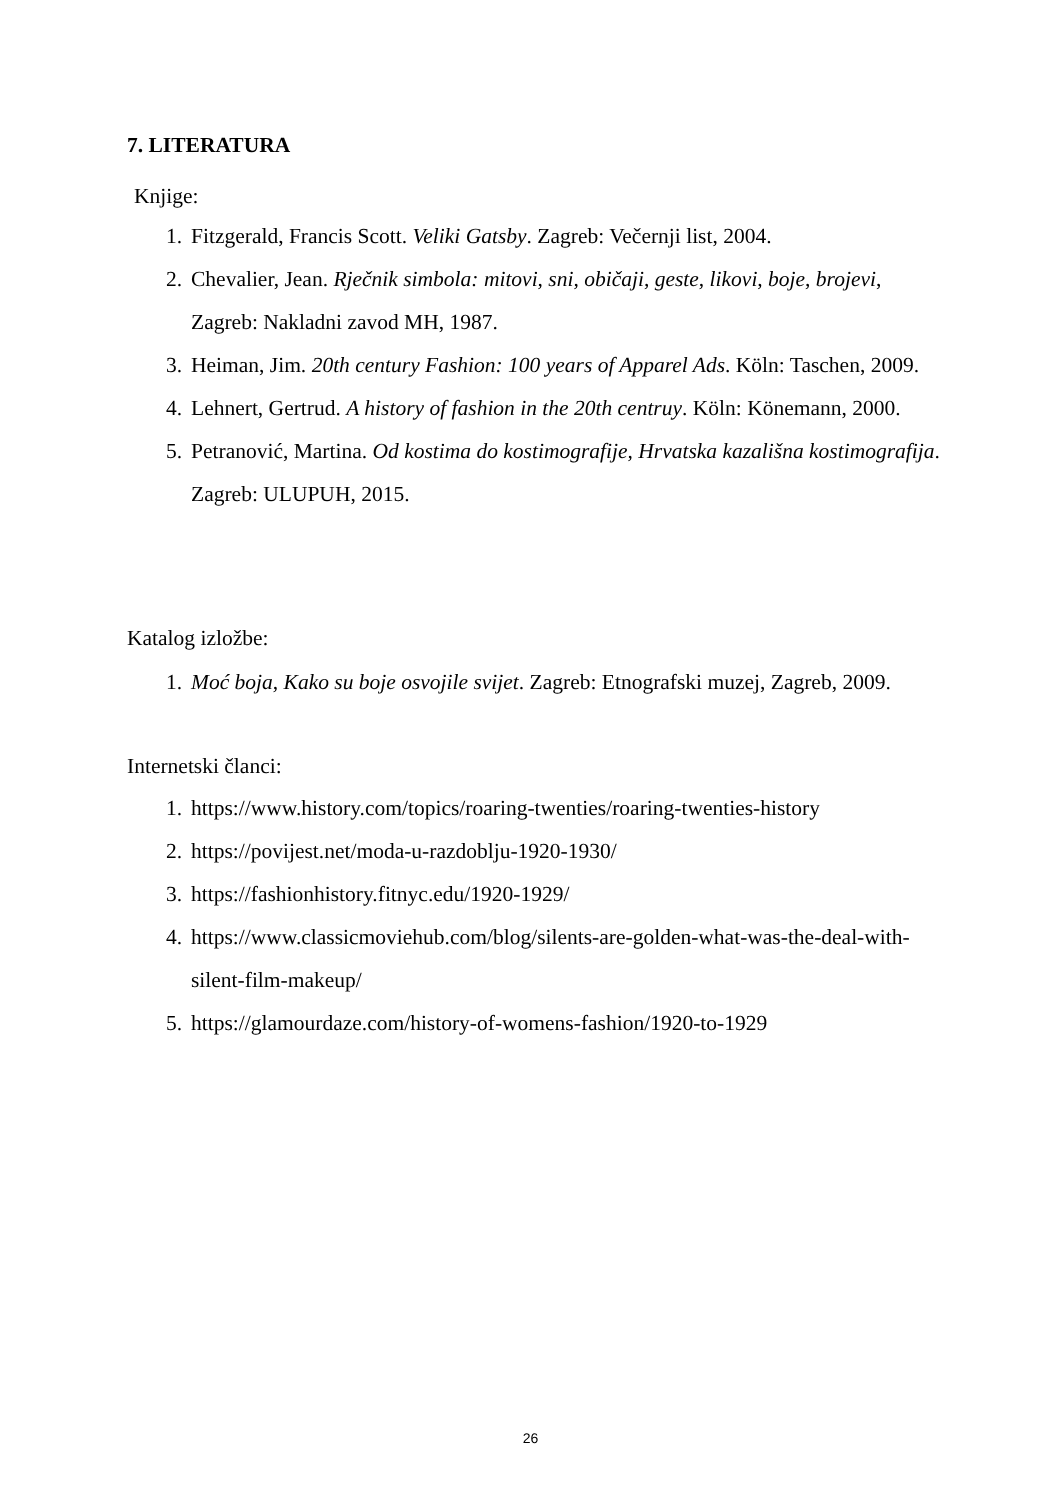7. LITERATURA
Knjige:
1. Fitzgerald, Francis Scott. Veliki Gatsby. Zagreb: Večernji list, 2004.
2. Chevalier, Jean. Rječnik simbola: mitovi, sni, običaji, geste, likovi, boje, brojevi, Zagreb: Nakladni zavod MH, 1987.
3. Heiman, Jim. 20th century Fashion: 100 years of Apparel Ads. Köln: Taschen, 2009.
4. Lehnert, Gertrud. A history of fashion in the 20th centruy. Köln: Könemann, 2000.
5. Petranović, Martina. Od kostima do kostimografije, Hrvatska kazališna kostimografija. Zagreb: ULUPUH, 2015.
Katalog izložbe:
1. Moć boja, Kako su boje osvojile svijet. Zagreb: Etnografski muzej, Zagreb, 2009.
Internetski članci:
1. https://www.history.com/topics/roaring-twenties/roaring-twenties-history
2. https://povijest.net/moda-u-razdoblju-1920-1930/
3. https://fashionhistory.fitnyc.edu/1920-1929/
4. https://www.classicmoviehub.com/blog/silents-are-golden-what-was-the-deal-with-silent-film-makeup/
5. https://glamourdaze.com/history-of-womens-fashion/1920-to-1929
26